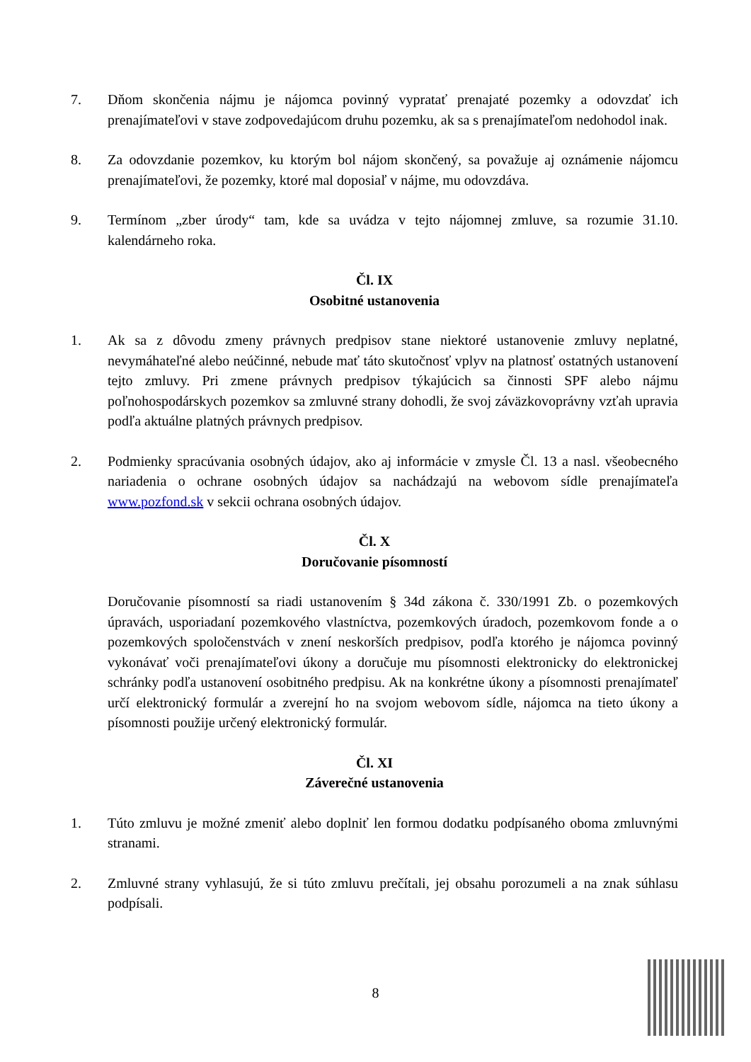7. Dňom skončenia nájmu je nájomca povinný vypratať prenajaté pozemky a odovzdať ich prenajímateľovi v stave zodpovedajúcom druhu pozemku, ak sa s prenajímateľom nedohodol inak.
8. Za odovzdanie pozemkov, ku ktorým bol nájom skončený, sa považuje aj oznámenie nájomcu prenajímateľovi, že pozemky, ktoré mal doposiaľ v nájme, mu odovzdáva.
9. Termínom „zber úrody“ tam, kde sa uvádza v tejto nájomnej zmluve, sa rozumie 31.10. kalendárneho roka.
Čl. IX
Osobitné ustanovenia
1. Ak sa z dôvodu zmeny právnych predpisov stane niektoré ustanovenie zmluvy neplatné, nevymáhateľné alebo neúčinné, nebude mať táto skutočnosť vplyv na platnosť ostatných ustanovení tejto zmluvy. Pri zmene právnych predpisov týkajúcich sa činnosti SPF alebo nájmu poľnohospodárskych pozemkov sa zmluvné strany dohodli, že svoj záväzkovoprávny vzťah upravia podľa aktuálne platných právnych predpisov.
2. Podmienky spracúvania osobných údajov, ako aj informácie v zmysle Čl. 13 a nasl. všeobecného nariadenia o ochrane osobných údajov sa nachádzajú na webovom sídle prenajímateľa www.pozfond.sk v sekcii ochrana osobných údajov.
Čl. X
Doručovanie písomností
Doručovanie písomností sa riadi ustanovením § 34d zákona č. 330/1991 Zb. o pozemkových úpravách, usporiadaní pozemkového vlastníctva, pozemkových úradoch, pozemkovom fonde a o pozemkových spoločenstvách v znení neskorších predpisov, podľa ktorého je nájomca povinný vykonávať voči prenajímateľovi úkony a doručuje mu písomnosti elektronicky do elektronickej schránky podľa ustanovení osobitného predpisu. Ak na konkrétne úkony a písomnosti prenajímateľ určí elektronický formulár a zverejní ho na svojom webovom sídle, nájomca na tieto úkony a písomnosti použije určený elektronický formulár.
Čl. XI
Záverečné ustanovenia
1. Túto zmluvu je možné zmeniť alebo doplniť len formou dodatku podpísaného oboma zmluvnými stranami.
2. Zmluvné strany vyhlasujú, že si túto zmluvu prečítali, jej obsahu porozumeli a na znak súhlasu podpísali.
8